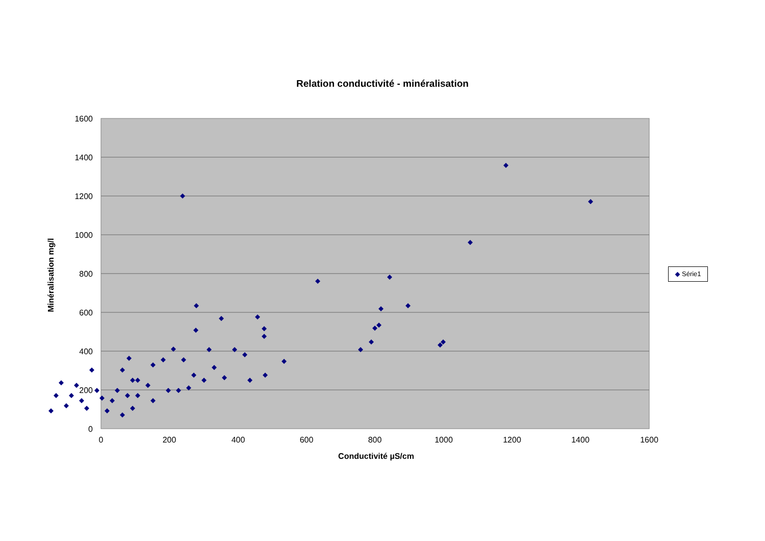Relation conductivité - minéralisation
1600
1400
1200
1000
800
600
400
200
0
0
200
400
600
800
1000
1200
1400
1600
Minéralisation mg/l
Conductivité µS/cm
◆ Série1